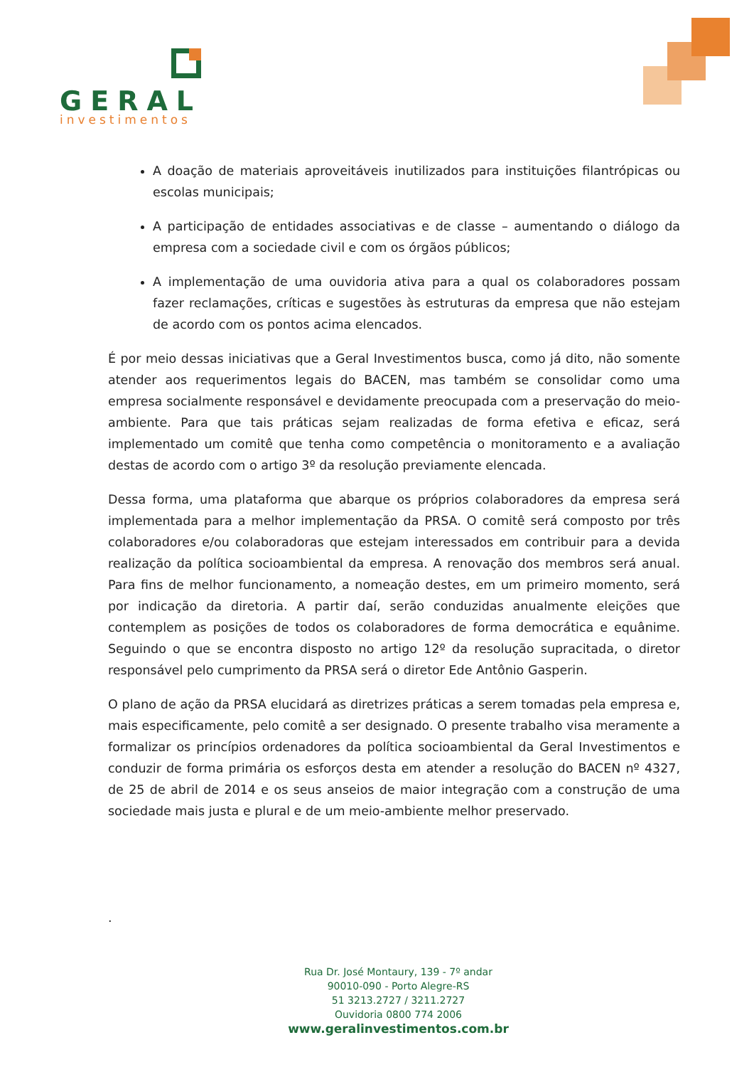GERAL
investimentos
A doação de materiais aproveitáveis inutilizados para instituições filantrópicas ou escolas municipais;
A participação de entidades associativas e de classe – aumentando o diálogo da empresa com a sociedade civil e com os órgãos públicos;
A implementação de uma ouvidoria ativa para a qual os colaboradores possam fazer reclamações, críticas e sugestões às estruturas da empresa que não estejam de acordo com os pontos acima elencados.
É por meio dessas iniciativas que a Geral Investimentos busca, como já dito, não somente atender aos requerimentos legais do BACEN, mas também se consolidar como uma empresa socialmente responsável e devidamente preocupada com a preservação do meio-ambiente. Para que tais práticas sejam realizadas de forma efetiva e eficaz, será implementado um comitê que tenha como competência o monitoramento e a avaliação destas de acordo com o artigo 3º da resolução previamente elencada.
Dessa forma, uma plataforma que abarque os próprios colaboradores da empresa será implementada para a melhor implementação da PRSA. O comitê será composto por três colaboradores e/ou colaboradoras que estejam interessados em contribuir para a devida realização da política socioambiental da empresa. A renovação dos membros será anual. Para fins de melhor funcionamento, a nomeação destes, em um primeiro momento, será por indicação da diretoria. A partir daí, serão conduzidas anualmente eleições que contemplem as posições de todos os colaboradores de forma democrática e equânime. Seguindo o que se encontra disposto no artigo 12º da resolução supracitada, o diretor responsável pelo cumprimento da PRSA será o diretor Ede Antônio Gasperin.
O plano de ação da PRSA elucidará as diretrizes práticas a serem tomadas pela empresa e, mais especificamente, pelo comitê a ser designado. O presente trabalho visa meramente a formalizar os princípios ordenadores da política socioambiental da Geral Investimentos e conduzir de forma primária os esforços desta em atender a resolução do BACEN nº 4327, de 25 de abril de 2014 e os seus anseios de maior integração com a construção de uma sociedade mais justa e plural e de um meio-ambiente melhor preservado.
.
Rua Dr. José Montaury, 139 - 7º andar
90010-090 - Porto Alegre-RS
51 3213.2727 / 3211.2727
Ouvidoria 0800 774 2006
www.geralinvestimentos.com.br